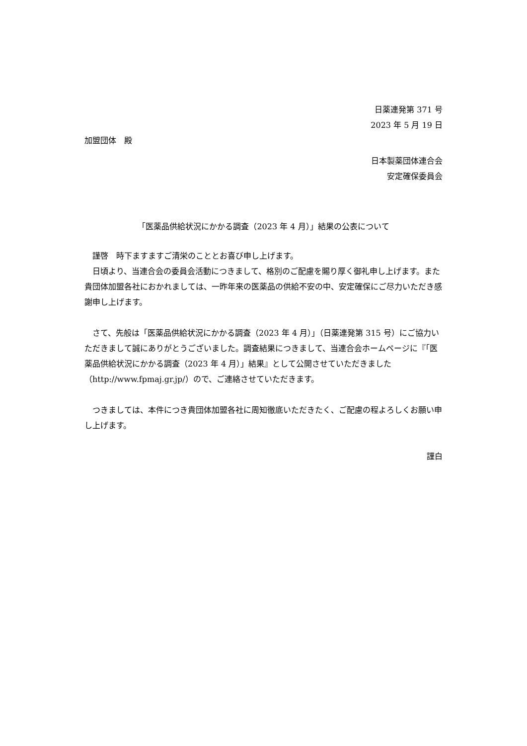日薬連発第 371 号
2023 年 5 月 19 日
加盟団体　殿
日本製薬団体連合会
安定確保委員会
「医薬品供給状況にかかる調査（2023 年 4 月）」結果の公表について
　謹啓　時下ますますご清栄のこととお喜び申し上げます。
　日頃より、当連合会の委員会活動につきまして、格別のご配慮を賜り厚く御礼申し上げます。また貴団体加盟各社におかれましては、一昨年来の医薬品の供給不安の中、安定確保にご尽力いただき感謝申し上げます。
　さて、先般は「医薬品供給状況にかかる調査（2023 年 4 月）」（日薬連発第 315 号）にご協力いただきまして誠にありがとうございました。調査結果につきまして、当連合会ホームページに『「医薬品供給状況にかかる調査（2023 年 4 月）」結果』として公開させていただきました（http://www.fpmaj.gr.jp/）ので、ご連絡させていただきます。
　つきましては、本件につき貴団体加盟各社に周知徹底いただきたく、ご配慮の程よろしくお願い申し上げます。
謹白